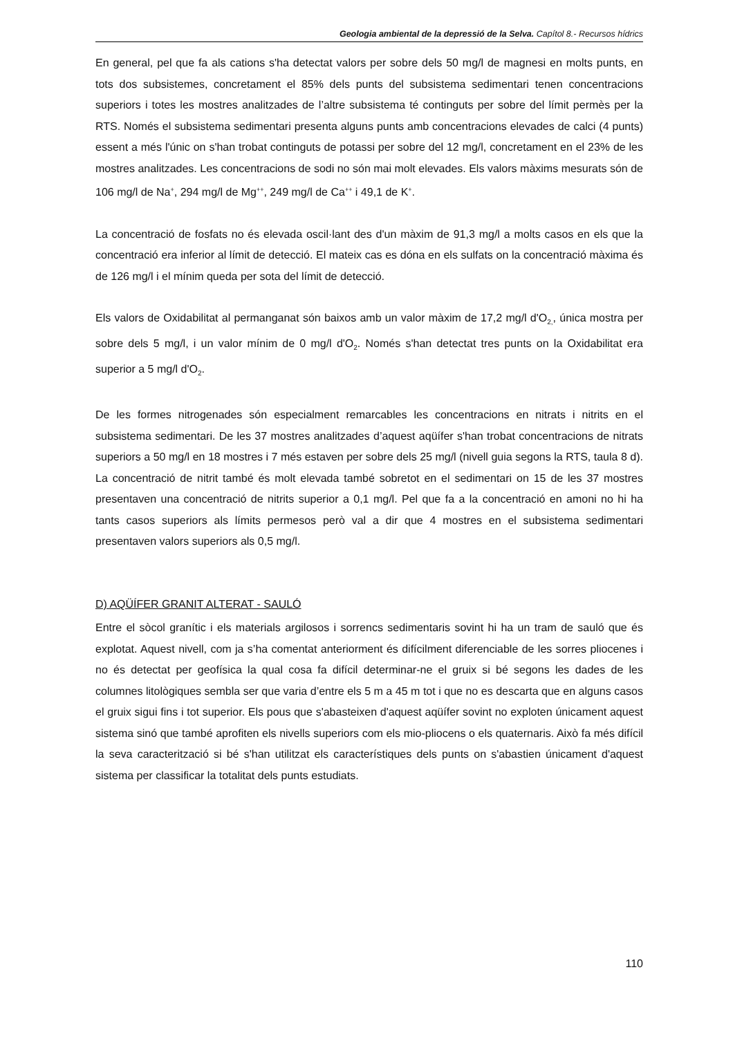Geologia ambiental de la depressió de la Selva. Capítol 8.- Recursos hídrics
En general, pel que fa als cations s'ha detectat valors per sobre dels 50 mg/l de magnesi en molts punts, en tots dos subsistemes, concretament el 85% dels punts del subsistema sedimentari tenen concentracions superiors i totes les mostres analitzades de l’altre subsistema té continguts per sobre del límit permès per la RTS. Només el subsistema sedimentari presenta alguns punts amb concentracions elevades de calci (4 punts) essent a més l'únic on s'han trobat continguts de potassi per sobre del 12 mg/l, concretament en el 23% de les mostres analitzades. Les concentracions de sodi no són mai molt elevades. Els valors màxims mesurats són de 106 mg/l de Na<sup>+</sup>, 294 mg/l de Mg<sup>++</sup>, 249 mg/l de Ca<sup>++</sup> i 49,1 de K<sup>+</sup>.
La concentració de fosfats no és elevada oscil·lant des d'un màxim de 91,3 mg/l a molts casos en els que la concentració era inferior al límit de detecció. El mateix cas es dóna en els sulfats on la concentració màxima és de 126 mg/l i el mínim queda per sota del límit de detecció.
Els valors de Oxidabilitat al permanganat són baixos amb un valor màxim de 17,2 mg/l d'O<sub>2,</sub>, única mostra per sobre dels 5 mg/l, i un valor mínim de 0 mg/l d'O<sub>2</sub>. Només s'han detectat tres punts on la Oxidabilitat era superior a 5 mg/l d'O<sub>2</sub>.
De les formes nitrogenades són especialment remarcables les concentracions en nitrats i nitrits en el subsistema sedimentari. De les 37 mostres analitzades d’aquest aqüífer s'han trobat concentracions de nitrats superiors a 50 mg/l en 18 mostres i 7 més estaven per sobre dels 25 mg/l (nivell guia segons la RTS, taula 8 d). La concentració de nitrit també és molt elevada també sobretot en el sedimentari on 15 de les 37 mostres presentaven una concentració de nitrits superior a 0,1 mg/l. Pel que fa a la concentració en amoni no hi ha tants casos superiors als límits permesos però val a dir que 4 mostres en el subsistema sedimentari presentaven valors superiors als 0,5 mg/l.
D) AQÜÍFER GRANIT ALTERAT - SAULÓ
Entre el sòcol granític i els materials argilosos i sorrencs sedimentaris sovint hi ha un tram de sauló que és explotat. Aquest nivell, com ja s’ha comentat anteriorment és difícilment diferenciable de les sorres pliocenes i no és detectat per geofísica la qual cosa fa difícil determinar-ne el gruix si bé segons les dades de les columnes litològiques sembla ser que varia d’entre els 5 m a 45 m tot i que no es descarta que en alguns casos el gruix sigui fins i tot superior. Els pous que s'abasteixen d'aquest aqüífer sovint no exploten únicament aquest sistema sinó que també aprofiten els nivells superiors com els mio-pliocens o els quaternaris. Això fa més difícil la seva caracterització si bé s'han utilitzat els característiques dels punts on s'abastien únicament d'aquest sistema per classificar la totalitat dels punts estudiats.
110